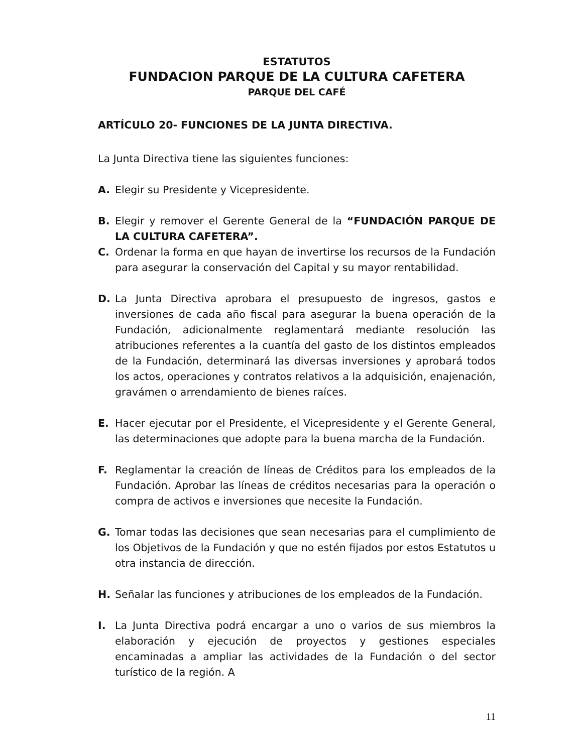ESTATUTOS
FUNDACION PARQUE DE LA CULTURA CAFETERA
PARQUE DEL CAFÉ
ARTÍCULO 20- FUNCIONES DE LA JUNTA DIRECTIVA.
La Junta Directiva tiene las siguientes funciones:
A. Elegir su Presidente y Vicepresidente.
B. Elegir y remover el Gerente General de la “FUNDACIÓN PARQUE DE LA CULTURA CAFETERA”.
C. Ordenar la forma en que hayan de invertirse los recursos de la Fundación para asegurar la conservación del Capital y su mayor rentabilidad.
D. La Junta Directiva aprobara el presupuesto de ingresos, gastos e inversiones de cada año fiscal para asegurar la buena operación de la Fundación, adicionalmente reglamentará mediante resolución las atribuciones referentes a la cuantía del gasto de los distintos empleados de la Fundación, determinará las diversas inversiones y aprobará todos los actos, operaciones y contratos relativos a la adquisición, enajenación, gravámen o arrendamiento de bienes raíces.
E. Hacer ejecutar por el Presidente, el Vicepresidente y el Gerente General, las determinaciones que adopte para la buena marcha de la Fundación.
F. Reglamentar la creación de líneas de Créditos para los empleados de la Fundación. Aprobar las líneas de créditos necesarias para la operación o compra de activos e inversiones que necesite la Fundación.
G. Tomar todas las decisiones que sean necesarias para el cumplimiento de los Objetivos de la Fundación y que no estén fijados por estos Estatutos u otra instancia de dirección.
H. Señalar las funciones y atribuciones de los empleados de la Fundación.
I. La Junta Directiva podrá encargar a uno o varios de sus miembros la elaboración y ejecución de proyectos y gestiones especiales encaminadas a ampliar las actividades de la Fundación o del sector turístico de la región. A
11